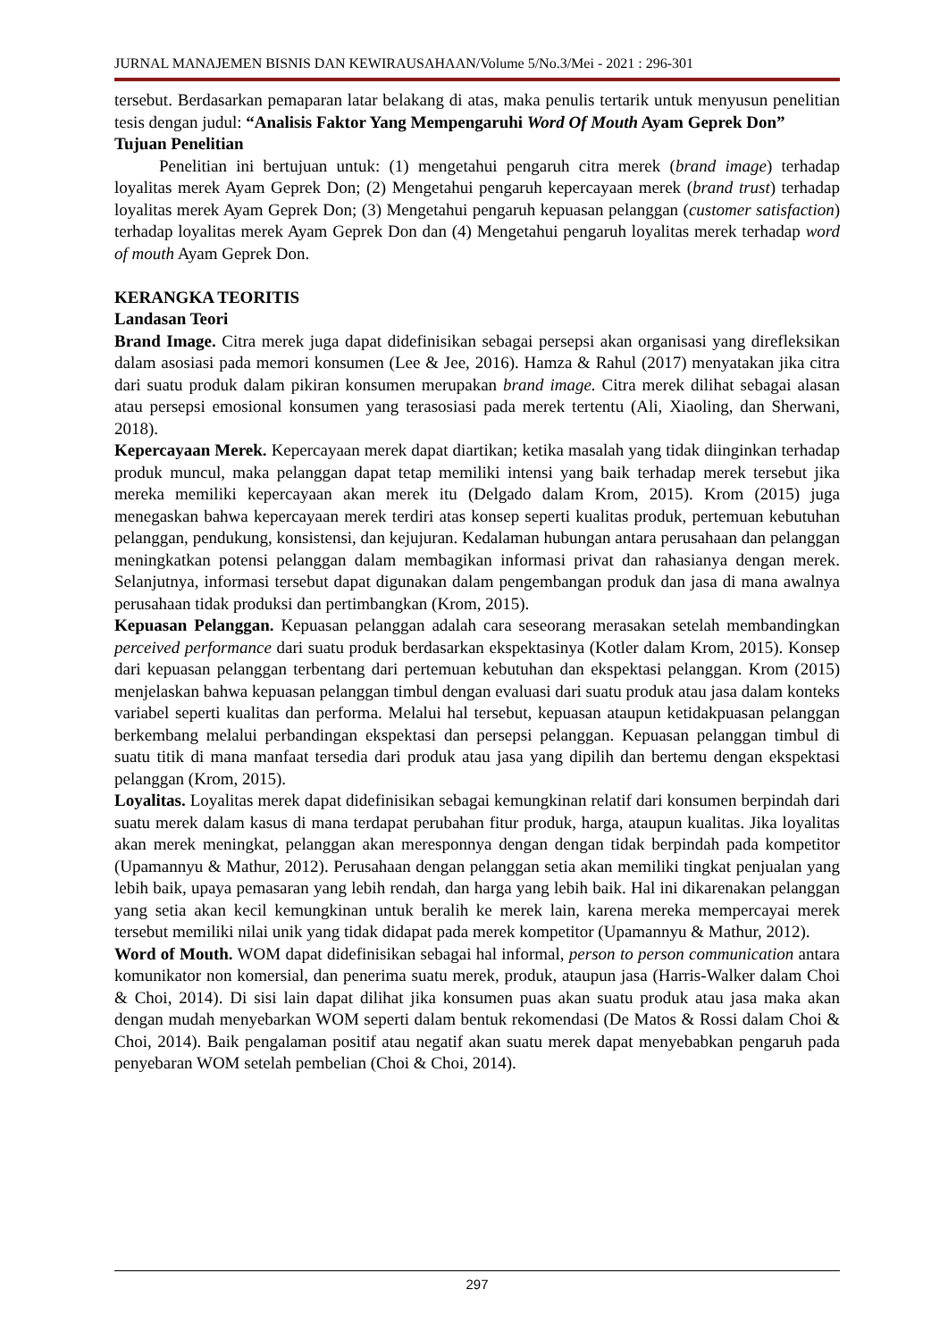JURNAL MANAJEMEN BISNIS DAN KEWIRAUSAHAAN/Volume 5/No.3/Mei - 2021 : 296-301
tersebut. Berdasarkan pemaparan latar belakang di atas, maka penulis tertarik untuk menyusun penelitian tesis dengan judul: “Analisis Faktor Yang Mempengaruhi Word Of Mouth Ayam Geprek Don”
Tujuan Penelitian
Penelitian ini bertujuan untuk: (1) mengetahui pengaruh citra merek (brand image) terhadap loyalitas merek Ayam Geprek Don; (2) Mengetahui pengaruh kepercayaan merek (brand trust) terhadap loyalitas merek Ayam Geprek Don; (3) Mengetahui pengaruh kepuasan pelanggan (customer satisfaction) terhadap loyalitas merek Ayam Geprek Don dan (4) Mengetahui pengaruh loyalitas merek terhadap word of mouth Ayam Geprek Don.
KERANGKA TEORITIS
Landasan Teori
Brand Image. Citra merek juga dapat didefinisikan sebagai persepsi akan organisasi yang direfleksikan dalam asosiasi pada memori konsumen (Lee & Jee, 2016). Hamza & Rahul (2017) menyatakan jika citra dari suatu produk dalam pikiran konsumen merupakan brand image. Citra merek dilihat sebagai alasan atau persepsi emosional konsumen yang terasosiasi pada merek tertentu (Ali, Xiaoling, dan Sherwani, 2018).
Kepercayaan Merek. Kepercayaan merek dapat diartikan; ketika masalah yang tidak diinginkan terhadap produk muncul, maka pelanggan dapat tetap memiliki intensi yang baik terhadap merek tersebut jika mereka memiliki kepercayaan akan merek itu (Delgado dalam Krom, 2015). Krom (2015) juga menegaskan bahwa kepercayaan merek terdiri atas konsep seperti kualitas produk, pertemuan kebutuhan pelanggan, pendukung, konsistensi, dan kejujuran. Kedalaman hubungan antara perusahaan dan pelanggan meningkatkan potensi pelanggan dalam membagikan informasi privat dan rahasianya dengan merek. Selanjutnya, informasi tersebut dapat digunakan dalam pengembangan produk dan jasa di mana awalnya perusahaan tidak produksi dan pertimbangkan (Krom, 2015).
Kepuasan Pelanggan. Kepuasan pelanggan adalah cara seseorang merasakan setelah membandingkan perceived performance dari suatu produk berdasarkan ekspektasinya (Kotler dalam Krom, 2015). Konsep dari kepuasan pelanggan terbentang dari pertemuan kebutuhan dan ekspektasi pelanggan. Krom (2015) menjelaskan bahwa kepuasan pelanggan timbul dengan evaluasi dari suatu produk atau jasa dalam konteks variabel seperti kualitas dan performa. Melalui hal tersebut, kepuasan ataupun ketidakpuasan pelanggan berkembang melalui perbandingan ekspektasi dan persepsi pelanggan. Kepuasan pelanggan timbul di suatu titik di mana manfaat tersedia dari produk atau jasa yang dipilih dan bertemu dengan ekspektasi pelanggan (Krom, 2015).
Loyalitas. Loyalitas merek dapat didefinisikan sebagai kemungkinan relatif dari konsumen berpindah dari suatu merek dalam kasus di mana terdapat perubahan fitur produk, harga, ataupun kualitas. Jika loyalitas akan merek meningkat, pelanggan akan meresponnya dengan dengan tidak berpindah pada kompetitor (Upamannyu & Mathur, 2012). Perusahaan dengan pelanggan setia akan memiliki tingkat penjualan yang lebih baik, upaya pemasaran yang lebih rendah, dan harga yang lebih baik. Hal ini dikarenakan pelanggan yang setia akan kecil kemungkinan untuk beralih ke merek lain, karena mereka mempercayai merek tersebut memiliki nilai unik yang tidak didapat pada merek kompetitor (Upamannyu & Mathur, 2012).
Word of Mouth. WOM dapat didefinisikan sebagai hal informal, person to person communication antara komunikator non komersial, dan penerima suatu merek, produk, ataupun jasa (Harris-Walker dalam Choi & Choi, 2014). Di sisi lain dapat dilihat jika konsumen puas akan suatu produk atau jasa maka akan dengan mudah menyebarkan WOM seperti dalam bentuk rekomendasi (De Matos & Rossi dalam Choi & Choi, 2014). Baik pengalaman positif atau negatif akan suatu merek dapat menyebabkan pengaruh pada penyebaran WOM setelah pembelian (Choi & Choi, 2014).
297